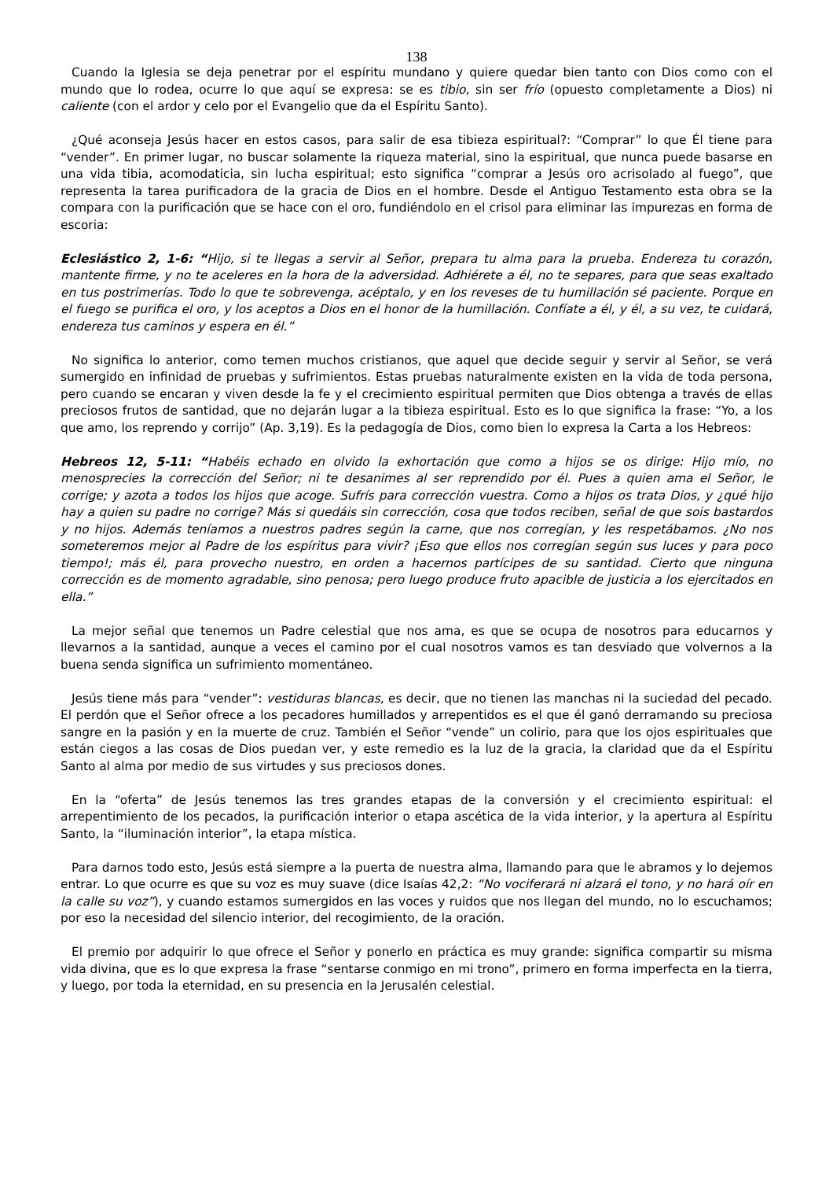138
Cuando la Iglesia se deja penetrar por el espíritu mundano y quiere quedar bien tanto con Dios como con el mundo que lo rodea, ocurre lo que aquí se expresa: se es tibio, sin ser frío (opuesto completamente a Dios) ni caliente (con el ardor y celo por el Evangelio que da el Espíritu Santo).
¿Qué aconseja Jesús hacer en estos casos, para salir de esa tibieza espiritual?: “Comprar” lo que Él tiene para “vender”. En primer lugar, no buscar solamente la riqueza material, sino la espiritual, que nunca puede basarse en una vida tibia, acomodaticia, sin lucha espiritual; esto significa “comprar a Jesús oro acrisolado al fuego”, que representa la tarea purificadora de la gracia de Dios en el hombre. Desde el Antiguo Testamento esta obra se la compara con la purificación que se hace con el oro, fundiéndolo en el crisol para eliminar las impurezas en forma de escoria:
Eclesiástico 2, 1-6: “Hijo, si te llegas a servir al Señor, prepara tu alma para la prueba. Endereza tu corazón, mantente firme, y no te aceleres en la hora de la adversidad. Adhiérete a él, no te separes, para que seas exaltado en tus postrimerías. Todo lo que te sobrevenga, acéptalo, y en los reveses de tu humillación sé paciente. Porque en el fuego se purifica el oro, y los aceptos a Dios en el honor de la humillación. Confíate a él, y él, a su vez, te cuidará, endereza tus caminos y espera en él.”
No significa lo anterior, como temen muchos cristianos, que aquel que decide seguir y servir al Señor, se verá sumergido en infinidad de pruebas y sufrimientos. Estas pruebas naturalmente existen en la vida de toda persona, pero cuando se encaran y viven desde la fe y el crecimiento espiritual permiten que Dios obtenga a través de ellas preciosos frutos de santidad, que no dejarán lugar a la tibieza espiritual. Esto es lo que significa la frase: “Yo, a los que amo, los reprendo y corrijo” (Ap. 3,19). Es la pedagogía de Dios, como bien lo expresa la Carta a los Hebreos:
Hebreos 12, 5-11: “Habéis echado en olvido la exhortación que como a hijos se os dirige: Hijo mío, no menosprecies la corrección del Señor; ni te desanimes al ser reprendido por él. Pues a quien ama el Señor, le corrige; y azota a todos los hijos que acoge. Sufrís para corrección vuestra. Como a hijos os trata Dios, y ¿qué hijo hay a quien su padre no corrige? Más si quedáis sin corrección, cosa que todos reciben, señal de que sois bastardos y no hijos. Además teníamos a nuestros padres según la carne, que nos corregían, y les respetábamos. ¿No nos someteremos mejor al Padre de los espíritus para vivir? ¡Eso que ellos nos corregían según sus luces y para poco tiempo!; más él, para provecho nuestro, en orden a hacernos partícipes de su santidad. Cierto que ninguna corrección es de momento agradable, sino penosa; pero luego produce fruto apacible de justicia a los ejercitados en ella.”
La mejor señal que tenemos un Padre celestial que nos ama, es que se ocupa de nosotros para educarnos y llevarnos a la santidad, aunque a veces el camino por el cual nosotros vamos es tan desviado que volvernos a la buena senda significa un sufrimiento momentáneo.
Jesús tiene más para “vender”: vestiduras blancas, es decir, que no tienen las manchas ni la suciedad del pecado. El perdón que el Señor ofrece a los pecadores humillados y arrepentidos es el que él ganó derramando su preciosa sangre en la pasión y en la muerte de cruz. También el Señor “vende” un colirio, para que los ojos espirituales que están ciegos a las cosas de Dios puedan ver, y este remedio es la luz de la gracia, la claridad que da el Espíritu Santo al alma por medio de sus virtudes y sus preciosos dones.
En la “oferta” de Jesús tenemos las tres grandes etapas de la conversión y el crecimiento espiritual: el arrepentimiento de los pecados, la purificación interior o etapa ascética de la vida interior, y la apertura al Espíritu Santo, la “iluminación interior”, la etapa mística.
Para darnos todo esto, Jesús está siempre a la puerta de nuestra alma, llamando para que le abramos y lo dejemos entrar. Lo que ocurre es que su voz es muy suave (dice Isaías 42,2: “No vociferará ni alzará el tono, y no hará oír en la calle su voz”), y cuando estamos sumergidos en las voces y ruidos que nos llegan del mundo, no lo escuchamos; por eso la necesidad del silencio interior, del recogimiento, de la oración.
El premio por adquirir lo que ofrece el Señor y ponerlo en práctica es muy grande: significa compartir su misma vida divina, que es lo que expresa la frase “sentarse conmigo en mi trono”, primero en forma imperfecta en la tierra, y luego, por toda la eternidad, en su presencia en la Jerusalén celestial.